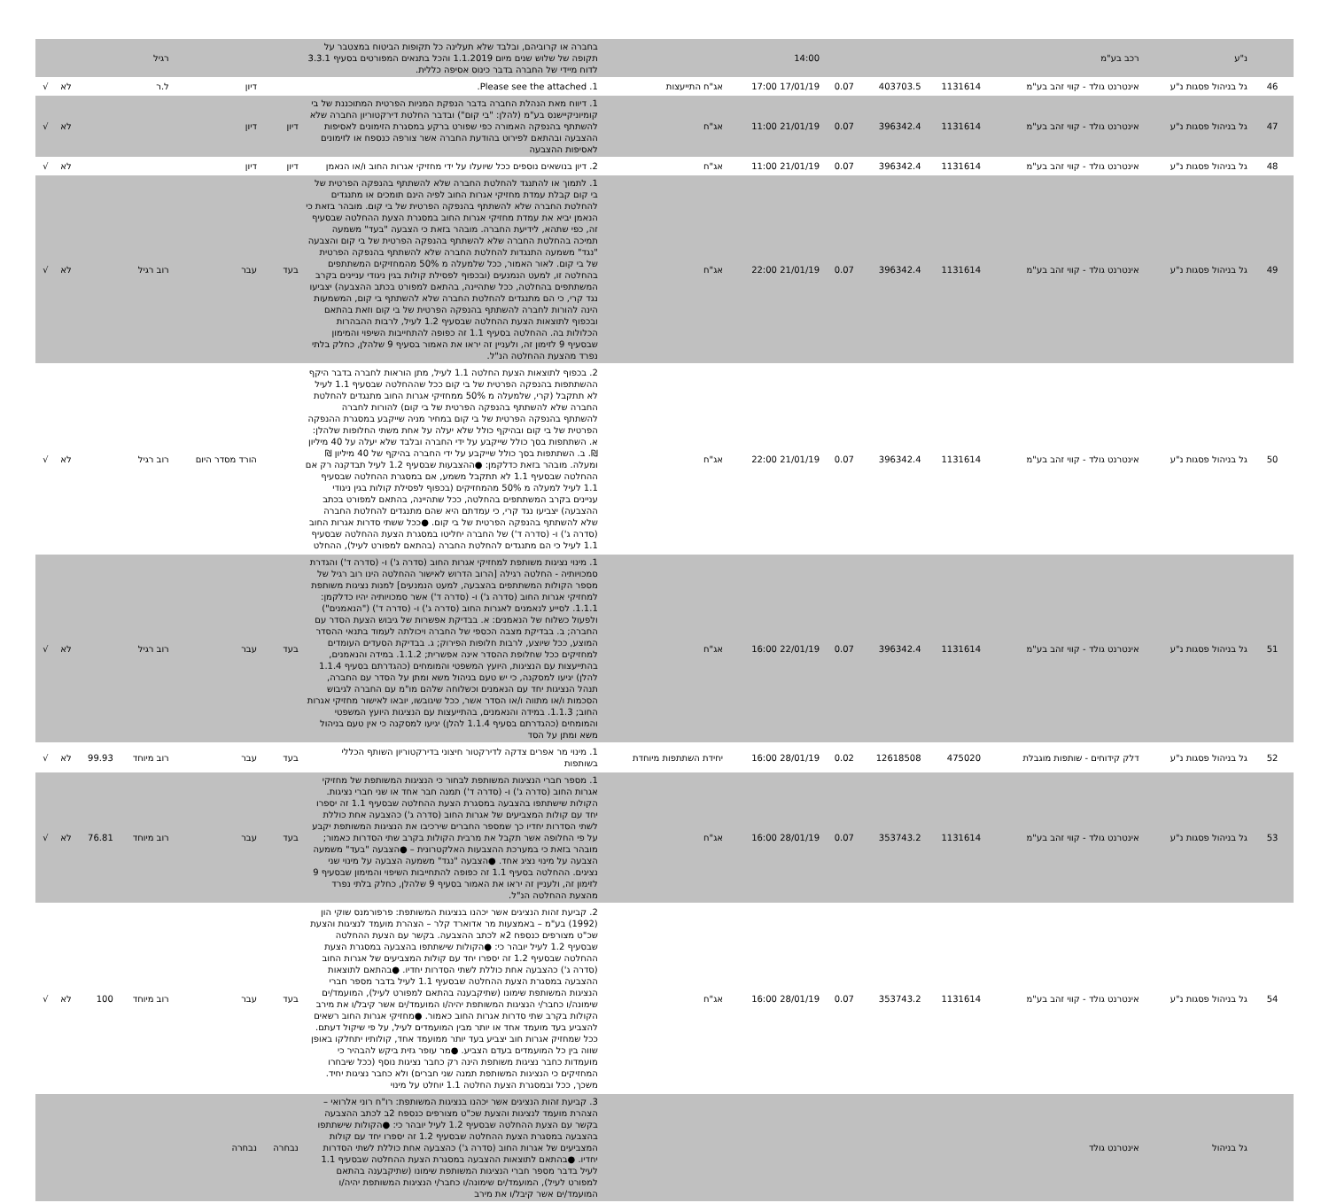| | נ"ע | רכב בע"מ | | | | 14:00 | | בחברה או קרוביהם, ובלבד שלא תעלינה כל תקופות הביטוח במצטבר על תקופה של שלוש שנים מיום 1.1.2019 והכל בתנאים המפורטים בסעיף 3.3.1 לדוח מיידי של החברה בדבר כינוס אסיפה כללית. | | | רגיל | | | |
| 46 | גל בניהול פסגות נ"ע | אינטרנט גולד - קווי זהב בע"מ | 1131614 | 403703.5 | 0.07 | 17/01/19 17:00 | אג"ח התייעצות | 1. Please see the attached. | | דיון | ל.ר | | לא | √ |
| 47 | גל בניהול פסגות נ"ע | אינטרנט גולד - קווי זהב בע"מ | 1131614 | 396342.4 | 0.07 | 21/01/19 11:00 | אג"ח | 1. דיווח מאת הנהלת החברה בדבר הנפקת המניות הפרטית המתוכננת של בי קומיוניקיישנס בע"מ (להלן: "בי קום") ובדבר החלטת דירקטוריון החברה שלא להשתתף בהנפקה האמורה כפי שפורט ברקע במסגרת הזימונים לאסיפות ההצבעה ובהתאם לפירוט בהודעת החברה אשר צורפה כנספח או לזימונים לאסיפות ההצבעה | דיון | דיון | | | לא | √ |
| 48 | גל בניהול פסגות נ"ע | אינטרנט גולד - קווי זהב בע"מ | 1131614 | 396342.4 | 0.07 | 21/01/19 11:00 | אג"ח | 2. דיון בנושאים נוספים ככל שיועלו על ידי מחזיקי אגרות החוב ו/או הנאמן | דיון | דיון | | | לא | √ |
| 49 | גל בניהול פסגות נ"ע | אינטרנט גולד - קווי זהב בע"מ | 1131614 | 396342.4 | 0.07 | 21/01/19 22:00 | אג"ח | 1. לתמוך או להתנגד להחלטת החברה שלא להשתתף בהנפקה הפרטית של בי קום קבלת עמדת מחזיקי אגרות החוב לפיה הינם תומכים או מתנגדים להחלטת החברה שלא להשתתף בהנפקה הפרטית של בי קום. מובהר בזאת כי הנאמן יביא את עמדת מחזיקי אגרות החוב במסגרת הצעת ההחלטה שבסעיף זה, כפי שתהא, לידיעת החברה. מובהר בזאת כי הצבעה "בעד" משמעה תמיכה בהחלטת החברה שלא להשתתף בהנפקה הפרטית של בי קום והצבעה "נגד" משמעה התנגדות להחלטת החברה שלא להשתתף בהנפקה הפרטית של בי קום. לאור האמור, ככל שלמעלה מ 50% מהמחזיקים המשתתפים בהחלטה זו, למעט הנמנעים (ובכפוף לפסילת קולות בגין ניגודי עניינים בקרב המשתתפים בהחלטה, ככל שתהיינה, בהתאם למפורט בכתב ההצבעה) יצביעו נגד קרי, כי הם מתנגדים להחלטת החברה שלא להשתתף בי קום, המשמעות הינה להורות לחברה להשתתף בהנפקה הפרטית של בי קום וזאת בהתאם ובכפוף לתוצאות הצעת ההחלטה שבסעיף 1.2 לעיל, לרבות ההבהרות הכלולות בה. ההחלטה בסעיף 1.1 זה כפופה להתחייבות השיפוי והמימון שבסעיף 9 לזימון זה, ולעניין זה יראו את האמור בסעיף 9 שלהלן, כחלק בלתי נפרד מהצעת ההחלטה הנ"ל. | בעד | עבר | רוב רגיל | | לא | √ |
| 50 | גל בניהול פסגות נ"ע | אינטרנט גולד - קווי זהב בע"מ | 1131614 | 396342.4 | 0.07 | 21/01/19 22:00 | אג"ח | 2. בכפוף לתוצאות הצעת החלטה 1.1 לעיל, מתן הוראות לחברה בדבר היקף ההשתתפות בהנפקה הפרטית של בי קום ככל שההחלטה שבסעיף 1.1 לעיל לא תתקבל (קרי, שלמעלה מ 50% ממחזיקי אגרות החוב מתנגדים להחלטת החברה שלא להשתתף בהנפקה הפרטית של בי קום) להורות לחברה להשתתף בהנפקה הפרטית של בי קום במחיר מניה שייקבע במסגרת ההנפקה הפרטית של בי קום ובהיקף כולל שלא יעלה על אחת משתי החלופות שלהלן: א. השתתפות בסך כולל שייקבע על ידי החברה ובלבד שלא יעלה על 40 מיליון ₪. ב. השתתפות בסך כולל שייקבע על ידי החברה בהיקף של 40 מיליון ₪ ומעלה. מובהר בזאת כדלקמן: ●ההצבעות שבסעיף 1.2 לעיל תבדקנה רק אם ההחלטה שבסעיף 1.1 לא תתקבל משמע, אם במסגרת ההחלטה שבסעיף 1.1 לעיל למעלה מ 50% מהמחזיקים (בכפוף לפסילת קולות בגין ניגודי עניינים בקרב המשתתפים בהחלטה, ככל שתהיינה, בהתאם למפורט בכתב ההצבעה) יצביעו נגד קרי, כי עמדתם היא שהם מתנגדים להחלטת החברה שלא להשתתף בהנפקה הפרטית של בי קום. ●ככל ששתי סדרות אגרות החוב (סדרה ג') ו- (סדרה ד') של החברה יחליטו במסגרת הצעת ההחלטה שבסעיף 1.1 לעיל כי הם מתנגדים להחלטת החברה (בהתאם למפורט לעיל), ההחלט | | הורד מסדר היום | רוב רגיל | | לא | √ |
| 51 | גל בניהול פסגות נ"ע | אינטרנט גולד - קווי זהב בע"מ | 1131614 | 396342.4 | 0.07 | 22/01/19 16:00 | אג"ח | 1. מינוי נציגות משותפת למחזיקי אגרות החוב (סדרה ג') ו- (סדרה ד') והגדרת סמכויותיה - החלטה רגילה [הרוב הדרוש לאישור ההחלטה הינו רוב רגיל של מספר הקולות המשתתפים בהצבעה, למעט הנמנעים] למנות נציגות משותפת למחזיקי אגרות החוב (סדרה ג') ו- (סדרה ד') אשר סמכויותיה יהיו כדלקמן: 1.1.1. לסייע לנאמנים לאגרות החוב (סדרה ג') ו- (סדרה ד') ("הנאמנים") ולפעול כשלוח של הנאמנים: א. בבדיקת אפשרות של גיבוש הצעת הסדר עם החברה; ב. בבדיקת מצבה הכספי של החברה ויכולתה לעמוד בתנאי ההסדר המוצע, ככל שיוצע, לרבות חלופות הפירוק; ג. בבדיקת הסעדים העומדים למחזיקים ככל שחלופת ההסדר אינה אפשרית; 1.1.2. במידה והנאמנים, בהתייעצות עם הנציגות, היועץ המשפטי והמומחים (כהגדרתם בסעיף 1.1.4 להלן) יגיעו למסקנה, כי יש טעם בניהול משא ומתן על הסדר עם החברה, תנהל הנציגות יחד עם הנאמנים וכשלוחה שלהם מו"מ עם החברה לגיבוש הסכמות ו/או מתווה ו/או הסדר אשר, ככל שיגובשו, יובאו לאישור מחזיקי אגרות החוב; 1.1.3. במידה והנאמנים, בהתייעצות עם הנציגות היועץ המשפטי והמומחים (כהגדרתם בסעיף 1.1.4 להלן) יגיעו למסקנה כי אין טעם בניהול משא ומתן על הסד | בעד | עבר | רוב רגיל | | לא | √ |
| 52 | גל בניהול פסגות נ"ע | דלק קידוחים - שותפות מוגבלת | 475020 | 12618508 | 0.02 | 28/01/19 16:00 | יחידת השתתפות מיוחדת | 1. מינוי מר אפרים צדקה לדירקטור חיצוני בדירקטוריון השותף הכללי בשותפות | בעד | עבר | רוב מיוחד | 99.93 | לא | √ |
| 53 | גל בניהול פסגות נ"ע | אינטרנט גולד - קווי זהב בע"מ | 1131614 | 353743.2 | 0.07 | 28/01/19 16:00 | אג"ח | 1. מספר חברי הנציגות המשותפת לבחור כי הנציגות המשותפת של מחזיקי אגרות החוב (סדרה ג') ו- (סדרה ד') תמנה חבר אחד או שני חברי נציגות. הקולות שישתתפו בהצבעה במסגרת הצעת ההחלטה שבסעיף 1.1 זה יספרו יחד עם קולות המצביעים של אגרות החוב (סדרה ג') כהצבעה אחת כוללת לשתי הסדרות יחדיו כך שמספר החברים שירכיבו את הנציגות המשותפת יקבע על פי החלופה אשר תקבל את מרבית הקולות בקרב שתי הסדרות כאמור; מובהר בזאת כי במערכת ההצבעות האלקטרונית – ●הצבעה "בעד" משמעה הצבעה על מינוי נציג אחד. ●הצבעה "נגד" משמעה הצבעה על מינוי שני נציגים. ההחלטה בסעיף 1.1 זה כפופה להתחייבות השיפוי והמימון שבסעיף 9 לזימון זה, ולעניין זה יראו את האמור בסעיף 9 שלהלן, כחלק בלתי נפרד מהצעת ההחלטה הנ"ל. | בעד | עבר | רוב מיוחד | 76.81 | לא | √ |
| 54 | גל בניהול פסגות נ"ע | אינטרנט גולד - קווי זהב בע"מ | 1131614 | 353743.2 | 0.07 | 28/01/19 16:00 | אג"ח | 2. קביעת זהות הנציגים אשר יכהנו בנציגות המשותפת: פרפורמנס שוקי הון (1992) בע"מ – באמצעות מר אדוארד קלר – הצהרת מועמד לנציגות והצעת שכ"ט מצורפים כנספח 2א לכתב ההצבעה. בקשר עם הצעת ההחלטה שבסעיף 1.2 לעיל יובהר כי: ●הקולות שישתתפו בהצבעה במסגרת הצעת ההחלטה שבסעיף 1.2 זה יספרו יחד עם קולות המצביעים של אגרות החוב (סדרה ג') כהצבעה אחת כוללת לשתי הסדרות יחדיו. ●בהתאם לתוצאות ההצבעה במסגרת הצעת ההחלטה שבסעיף 1.1 לעיל בדבר מספר חברי הנציגות המשותפת שימונו (שתיקבענה בהתאם למפורט לעיל), המועמד/ים שימונה/ו כחבר/י הנציגות המשותפת יהיה/ו המועמד/ים אשר קיבל/ו את מירב הקולות בקרב שתי סדרות אגרות החוב כאמור. ●מחזיקי אגרות החוב רשאים להצביע בעד מועמד אחד או יותר מבין המועמדים לעיל, על פי שיקול דעתם. ככל שמחזיק אגרות חוב יצביע בעד יותר ממועמד אחד, קולותיו יתחלקו באופן שווה בין כל המועמדים בעדם הצביע. ●מר עופר גזית ביקש להבהיר כי מועמדות כחבר נציגות משותפת הינה רק כחבר נציגות נוסף (ככל שיבחרו המחזיקים כי הנציגות המשותפת תמנה שני חברים) ולא כחבר נציגות יחיד. משכך, ככל ובמסגרת הצעת החלטה 1.1 יוחלט על מינוי | בעד | עבר | רוב מיוחד | 100 | לא | √ |
| | גל בניהול | אינטרנט גולד | | | | | | 3. קביעת זהות הנציגים אשר יכהנו בנציגות המשותפת: רו"ח רוני אלרואי – הצהרת מועמד לנציגות והצעת שכ"ט מצורפים כנספח 2ב לכתב ההצבעה בקשר עם הצעת ההחלטה שבסעיף 1.2 לעיל יובהר כי: ●הקולות שישתתפו בהצבעה במסגרת הצעת ההחלטה שבסעיף 1.2 זה יספרו יחד עם קולות המצביעים של אגרות החוב (סדרה ג') כהצבעה אחת כוללת לשתי הסדרות יחדיו. ●בהתאם לתוצאות ההצבעה במסגרת הצעת ההחלטה שבסעיף 1.1 לעיל בדבר מספר חברי הנציגות המשותפת שימונו (שתיקבענה בהתאם למפורט לעיל), המועמד/ים שימונה/ו כחבר/י הנציגות המשותפת יהיה/ו המועמד/ים אשר קיבל/ו את מירב | נבחרה | נבחרה | | | | |